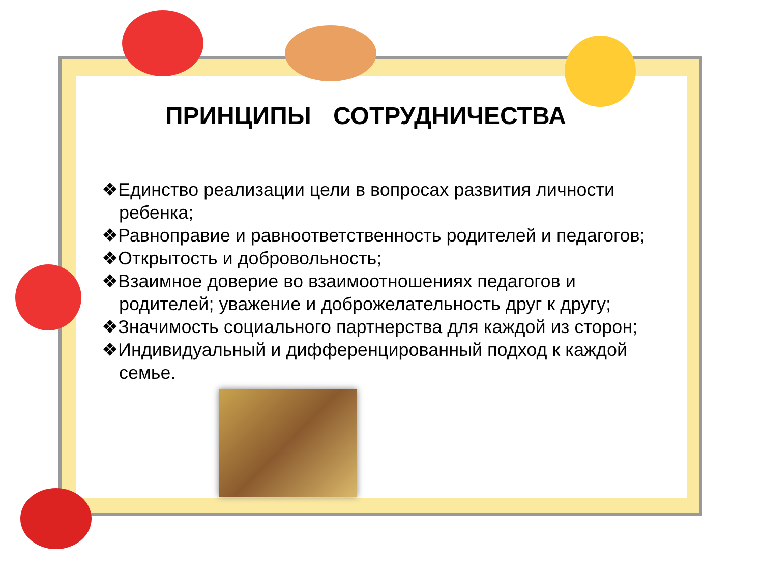ПРИНЦИПЫ СОТРУДНИЧЕСТВА
❖Единство реализации цели в вопросах развития личности ребенка;
❖Равноправие и равноответственность родителей и педагогов;
❖Открытость и добровольность;
❖Взаимное доверие во взаимоотношениях педагогов и родителей; уважение и доброжелательность друг к другу;
❖Значимость социального партнерства для каждой из сторон;
❖Индивидуальный и дифференцированный подход к каждой семье.